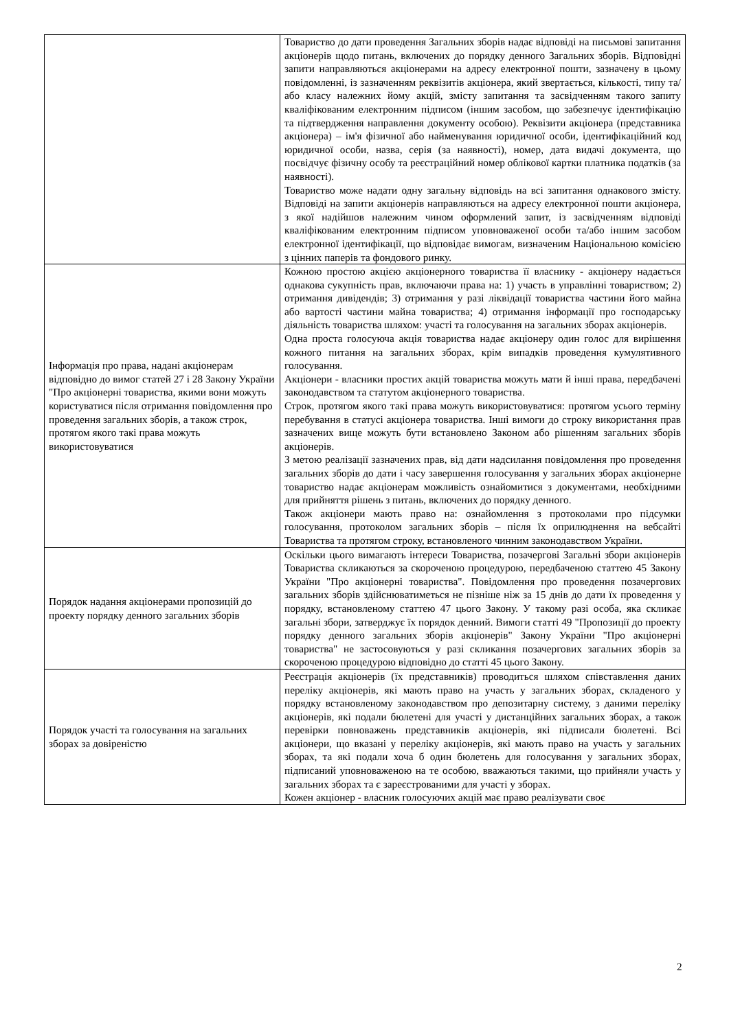| | Товариство до дати проведення Загальних зборів надає відповіді на письмові запитання акціонерів щодо питань, включених до порядку денного Загальних зборів. Відповідні запити направляються акціонерами на адресу електронної пошти, зазначену в цьому повідомленні, із зазначенням реквізитів акціонера, який звертається, кількості, типу та/або класу належних йому акцій, змісту запитання та засвідченням такого запиту кваліфікованим електронним підписом (іншим засобом, що забезпечує ідентифікацію та підтвердження направлення документу особою). Реквізити акціонера (представника акціонера) – ім'я фізичної або найменування юридичної особи, ідентифікаційний код юридичної особи, назва, серія (за наявності), номер, дата видачі документа, що посвідчує фізичну особу та реєстраційний номер облікової картки платника податків (за наявності). Товариство може надати одну загальну відповідь на всі запитання однакового змісту. Відповіді на запити акціонерів направляються на адресу електронної пошти акціонера, з якої надійшов належним чином оформлений запит, із засвідченням відповіді кваліфікованим електронним підписом уповноваженої особи та/або іншим засобом електронної ідентифікації, що відповідає вимогам, визначеним Національною комісією з цінних паперів та фондового ринку. |
| Інформація про права, надані акціонерам відповідно до вимог статей 27 і 28 Закону України "Про акціонерні товариства, якими вони можуть користуватися після отримання повідомлення про проведення загальних зборів, а також строк, протягом якого такі права можуть використовуватися | Кожною простою акцією акціонерного товариства її власнику - акціонеру надається однакова сукупність прав, включаючи права на: 1) участь в управлінні товариством; 2) отримання дивідендів; 3) отримання у разі ліквідації товариства частини його майна або вартості частини майна товариства; 4) отримання інформації про господарську діяльність товариства шляхом: участі та голосування на загальних зборах акціонерів. Одна проста голосуюча акція товариства надає акціонеру один голос для вирішення кожного питання на загальних зборах, крім випадків проведення кумулятивного голосування. Акціонери - власники простих акцій товариства можуть мати й інші права, передбачені законодавством та статутом акціонерного товариства. Строк, протягом якого такі права можуть використовуватися: протягом усього терміну перебування в статусі акціонера товариства. Інші вимоги до строку використання прав зазначених вище можуть бути встановлено Законом або рішенням загальних зборів акціонерів. З метою реалізації зазначених прав, від дати надсилання повідомлення про проведення загальних зборів до дати і часу завершення голосування у загальних зборах акціонерне товариство надає акціонерам можливість ознайомитися з документами, необхідними для прийняття рішень з питань, включених до порядку денного. Також акціонери мають право на: ознайомлення з протоколами про підсумки голосування, протоколом загальних зборів – після їх оприлюднення на вебсайті Товариства та протягом строку, встановленого чинним законодавством України. |
| Порядок надання акціонерами пропозицій до проекту порядку денного загальних зборів | Оскільки цього вимагають інтереси Товариства, позачергові Загальні збори акціонерів Товариства скликаються за скороченою процедурою, передбаченою статтею 45 Закону України "Про акціонерні товариства". Повідомлення про проведення позачергових загальних зборів здійснюватиметься не пізніше ніж за 15 днів до дати їх проведення у порядку, встановленому статтею 47 цього Закону. У такому разі особа, яка скликає загальні збори, затверджує їх порядок денний. Вимоги статті 49 "Пропозиції до проекту порядку денного загальних зборів акціонерів" Закону України "Про акціонерні товариства" не застосовуються у разі скликання позачергових загальних зборів за скороченою процедурою відповідно до статті 45 цього Закону. |
| Порядок участі та голосування на загальних зборах за довіреністю | Реєстрація акціонерів (їх представників) проводиться шляхом співставлення даних переліку акціонерів, які мають право на участь у загальних зборах, складеного у порядку встановленому законодавством про депозитарну систему, з даними переліку акціонерів, які подали бюлетені для участі у дистанційних загальних зборах, а також перевірки повноважень представників акціонерів, які підписали бюлетені. Всі акціонери, що вказані у переліку акціонерів, які мають право на участь у загальних зборах, та які подали хоча б один бюлетень для голосування у загальних зборах, підписаний уповноваженою на те особою, вважаються такими, що прийняли участь у загальних зборах та є зареєстрованими для участі у зборах. Кожен акціонер - власник голосуючих акцій має право реалізувати своє |
2